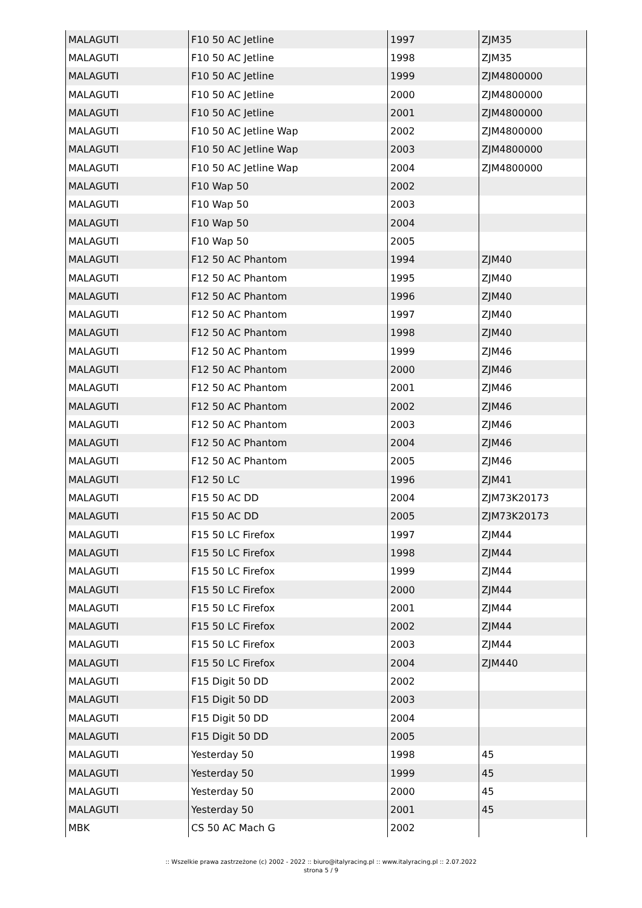| MALAGUTI | F10 50 AC Jetline | 1997 | ZJM35 |
| MALAGUTI | F10 50 AC Jetline | 1998 | ZJM35 |
| MALAGUTI | F10 50 AC Jetline | 1999 | ZJM4800000 |
| MALAGUTI | F10 50 AC Jetline | 2000 | ZJM4800000 |
| MALAGUTI | F10 50 AC Jetline | 2001 | ZJM4800000 |
| MALAGUTI | F10 50 AC Jetline Wap | 2002 | ZJM4800000 |
| MALAGUTI | F10 50 AC Jetline Wap | 2003 | ZJM4800000 |
| MALAGUTI | F10 50 AC Jetline Wap | 2004 | ZJM4800000 |
| MALAGUTI | F10 Wap 50 | 2002 | |
| MALAGUTI | F10 Wap 50 | 2003 | |
| MALAGUTI | F10 Wap 50 | 2004 | |
| MALAGUTI | F10 Wap 50 | 2005 | |
| MALAGUTI | F12 50 AC Phantom | 1994 | ZJM40 |
| MALAGUTI | F12 50 AC Phantom | 1995 | ZJM40 |
| MALAGUTI | F12 50 AC Phantom | 1996 | ZJM40 |
| MALAGUTI | F12 50 AC Phantom | 1997 | ZJM40 |
| MALAGUTI | F12 50 AC Phantom | 1998 | ZJM40 |
| MALAGUTI | F12 50 AC Phantom | 1999 | ZJM46 |
| MALAGUTI | F12 50 AC Phantom | 2000 | ZJM46 |
| MALAGUTI | F12 50 AC Phantom | 2001 | ZJM46 |
| MALAGUTI | F12 50 AC Phantom | 2002 | ZJM46 |
| MALAGUTI | F12 50 AC Phantom | 2003 | ZJM46 |
| MALAGUTI | F12 50 AC Phantom | 2004 | ZJM46 |
| MALAGUTI | F12 50 AC Phantom | 2005 | ZJM46 |
| MALAGUTI | F12 50 LC | 1996 | ZJM41 |
| MALAGUTI | F15 50 AC DD | 2004 | ZJM73K20173 |
| MALAGUTI | F15 50 AC DD | 2005 | ZJM73K20173 |
| MALAGUTI | F15 50 LC Firefox | 1997 | ZJM44 |
| MALAGUTI | F15 50 LC Firefox | 1998 | ZJM44 |
| MALAGUTI | F15 50 LC Firefox | 1999 | ZJM44 |
| MALAGUTI | F15 50 LC Firefox | 2000 | ZJM44 |
| MALAGUTI | F15 50 LC Firefox | 2001 | ZJM44 |
| MALAGUTI | F15 50 LC Firefox | 2002 | ZJM44 |
| MALAGUTI | F15 50 LC Firefox | 2003 | ZJM44 |
| MALAGUTI | F15 50 LC Firefox | 2004 | ZJM440 |
| MALAGUTI | F15 Digit 50 DD | 2002 | |
| MALAGUTI | F15 Digit 50 DD | 2003 | |
| MALAGUTI | F15 Digit 50 DD | 2004 | |
| MALAGUTI | F15 Digit 50 DD | 2005 | |
| MALAGUTI | Yesterday 50 | 1998 | 45 |
| MALAGUTI | Yesterday 50 | 1999 | 45 |
| MALAGUTI | Yesterday 50 | 2000 | 45 |
| MALAGUTI | Yesterday 50 | 2001 | 45 |
| MBK | CS 50 AC Mach G | 2002 | |
:: Wszelkie prawa zastrzeżone (c) 2002 - 2022 :: biuro@italyracing.pl :: www.italyracing.pl :: 2.07.2022
strona 5 / 9